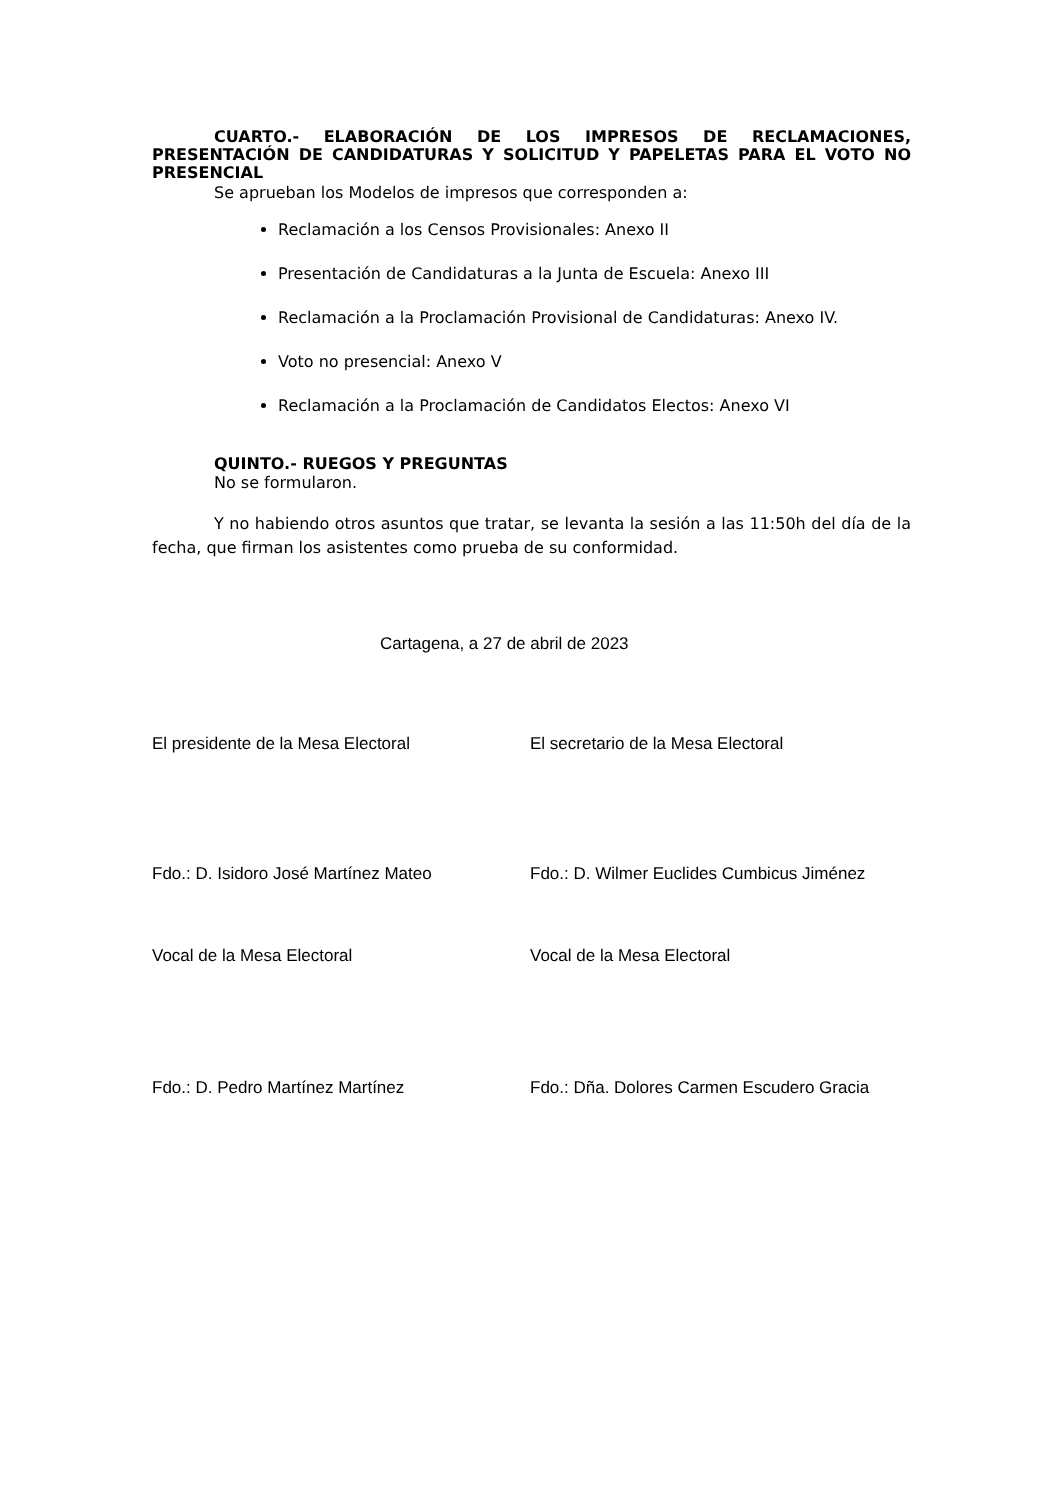CUARTO.- ELABORACIÓN DE LOS IMPRESOS DE RECLAMACIONES, PRESENTACIÓN DE CANDIDATURAS Y SOLICITUD Y PAPELETAS PARA EL VOTO NO PRESENCIAL
Se aprueban los Modelos de impresos que corresponden a:
Reclamación a los Censos Provisionales: Anexo II
Presentación de Candidaturas a la Junta de Escuela: Anexo III
Reclamación a la Proclamación Provisional de Candidaturas: Anexo IV.
Voto no presencial: Anexo V
Reclamación a la Proclamación de Candidatos Electos: Anexo VI
QUINTO.- RUEGOS Y PREGUNTAS
No se formularon.
Y no habiendo otros asuntos que tratar, se levanta la sesión a las 11:50h del día de la fecha, que firman los asistentes como prueba de su conformidad.
Cartagena, a 27 de abril de 2023
El presidente de la Mesa Electoral El secretario de la Mesa Electoral
Fdo.: D. Isidoro José Martínez Mateo Fdo.: D. Wilmer Euclides Cumbicus Jiménez
Vocal de la Mesa Electoral Vocal de la Mesa Electoral
Fdo.: D. Pedro Martínez Martínez Fdo.: Dña. Dolores Carmen Escudero Gracia